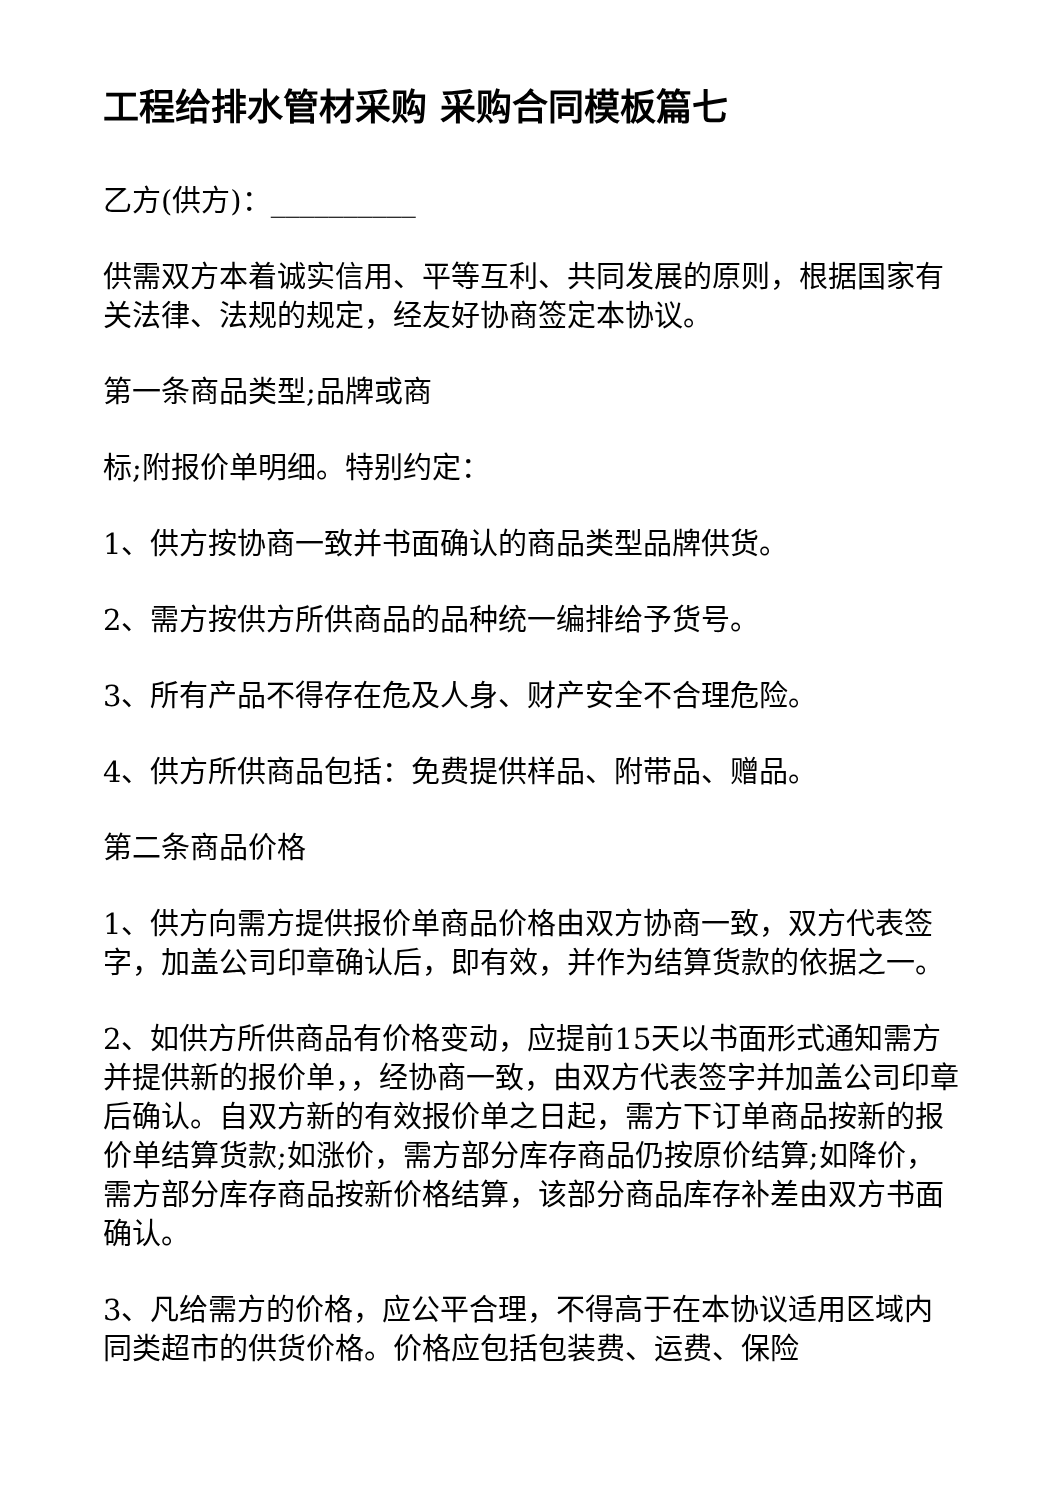工程给排水管材采购 采购合同模板篇七
乙方(供方)：__________
供需双方本着诚实信用、平等互利、共同发展的原则，根据国家有关法律、法规的规定，经友好协商签定本协议。
第一条商品类型;品牌或商
标;附报价单明细。特别约定：
1、供方按协商一致并书面确认的商品类型品牌供货。
2、需方按供方所供商品的品种统一编排给予货号。
3、所有产品不得存在危及人身、财产安全不合理危险。
4、供方所供商品包括：免费提供样品、附带品、赠品。
第二条商品价格
1、供方向需方提供报价单商品价格由双方协商一致，双方代表签字，加盖公司印章确认后，即有效，并作为结算货款的依据之一。
2、如供方所供商品有价格变动，应提前15天以书面形式通知需方并提供新的报价单，，经协商一致，由双方代表签字并加盖公司印章后确认。自双方新的有效报价单之日起，需方下订单商品按新的报价单结算货款;如涨价，需方部分库存商品仍按原价结算;如降价，需方部分库存商品按新价格结算，该部分商品库存补差由双方书面确认。
3、凡给需方的价格，应公平合理，不得高于在本协议适用区域内同类超市的供货价格。价格应包括包装费、运费、保险